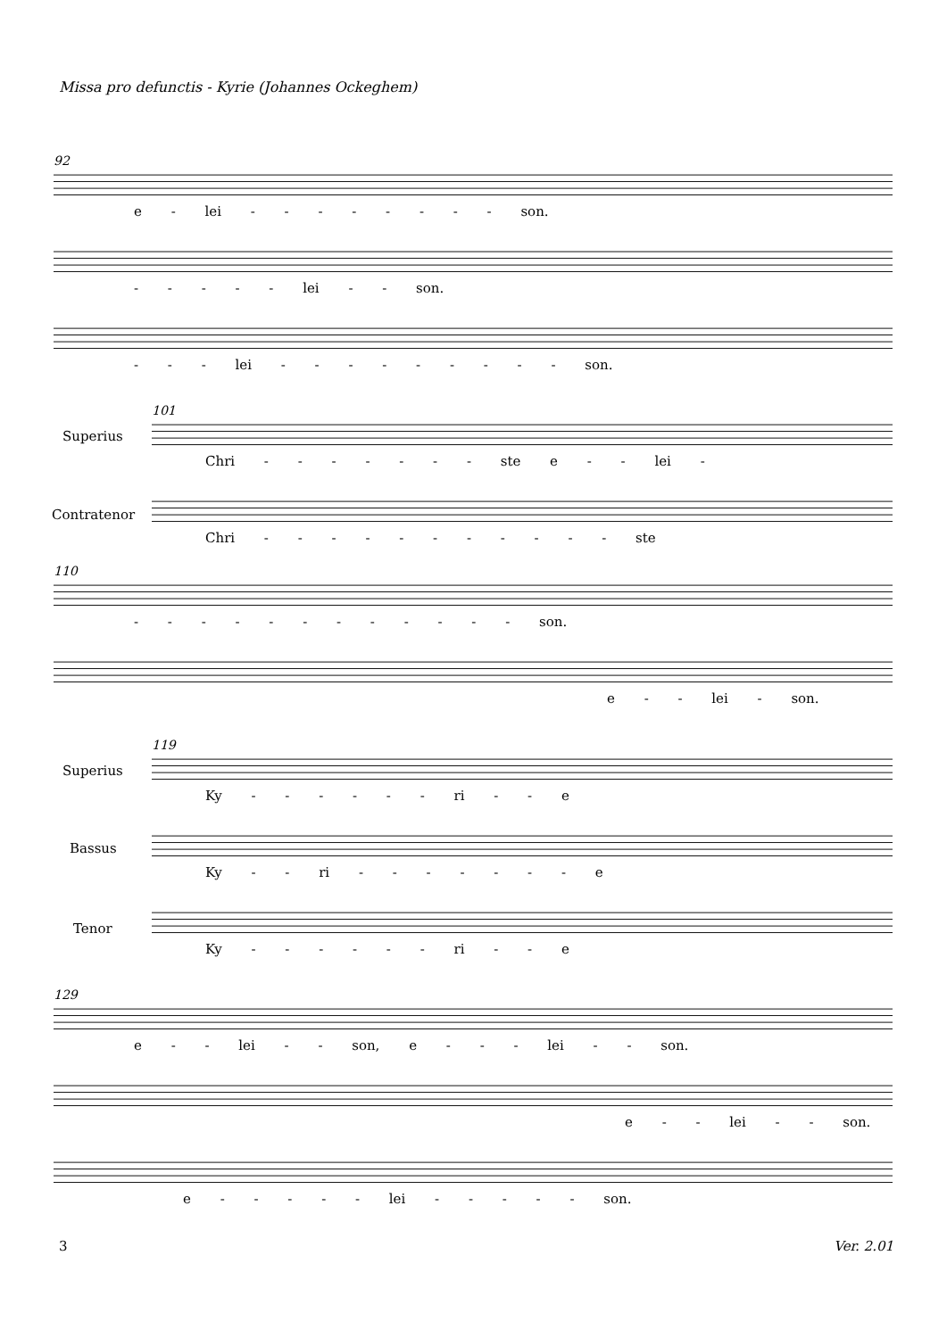Missa pro defunctis - Kyrie (Johannes Ockeghem)
92
e - lei - - - - - - - - son.
- - - - - lei - - son.
- - - lei - - - - - - - - - son.
Superius
Contratenor
101
Chri - - - - - - - ste e - - lei -
Chri - - - - - - - - - - - ste
110
- - - - - - - - - - - - son.
e - - lei - son.
Superius
Bassus
Tenor
119
Ky - - - - - - ri - - e
Ky - - ri - - - - - - - e
Ky - - - - - - ri - - e
129
e - - lei - - son, e - - - lei - - son.
e - - lei - - son.
e - - - - - lei - - - - - son.
3 Ver. 2.01